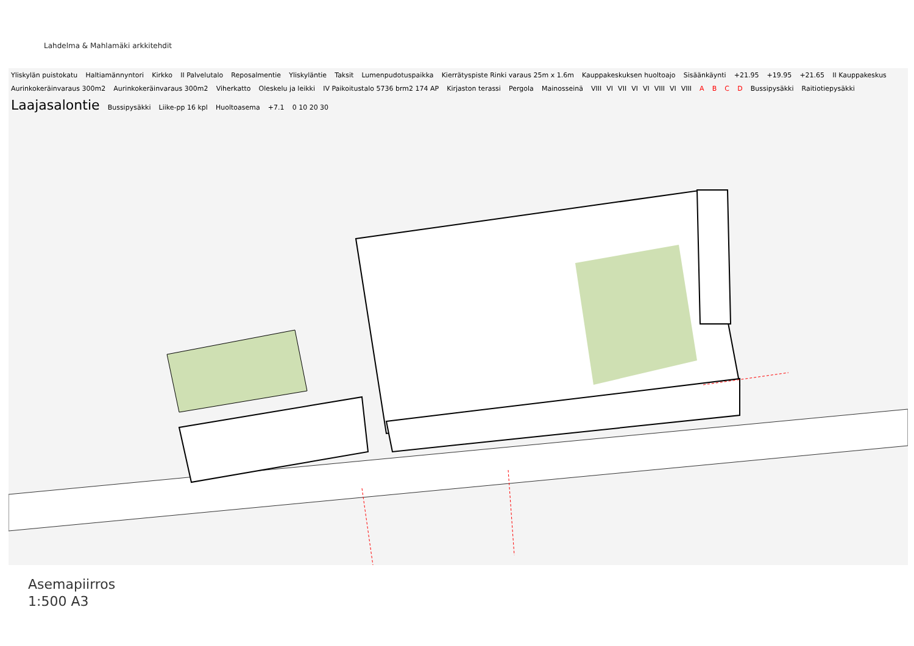Lahdelma & Mahlamäki arkkitehdit
Yliskylän puistokatu Haltiamännyntori Kirkko II Palvelutalo Reposalmentie Yliskyläntie Taksit Lumenpudotuspaikka Kierrätyspiste Rinki varaus 25m x 1.6m Kauppakeskuksen huoltoajo Sisäänkäynti +21.95 +19.95 +21.65 II Kauppakeskus Aurinkokeräinvaraus 300m2 Aurinkokeräinvaraus 300m2 Viherkatto Oleskelu ja leikki IV Paikoitustalo 5736 brm2 174 AP Kirjaston terassi Pergola Mainosseinä VIII VI VII VI VI VIII VI VIII A B C D Bussipysäkki Raitiotiepysäkki Laajasalontie Bussipysäkki Liike-pp 16 kpl Huoltoasema +7.1 0 10 20 30
Asemapiirros
1:500 A3